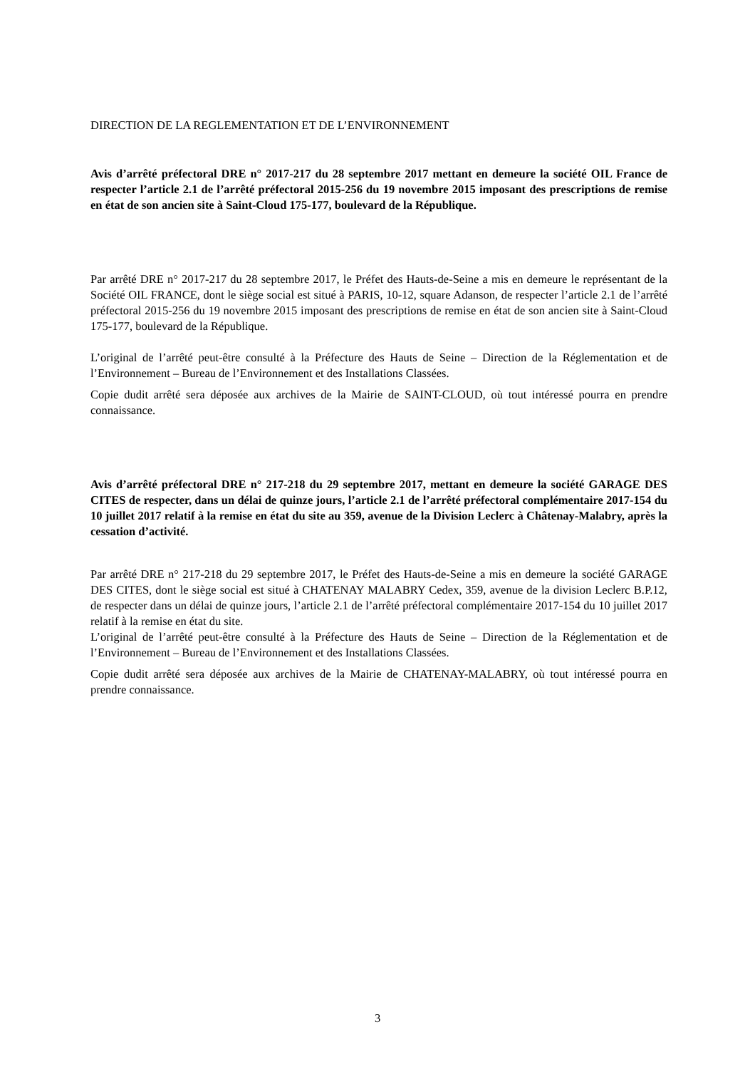DIRECTION DE LA REGLEMENTATION ET DE L’ENVIRONNEMENT
Avis d’arrêté préfectoral DRE n° 2017-217 du 28 septembre 2017 mettant en demeure la société OIL France de respecter l’article 2.1 de l’arrêté préfectoral 2015-256 du 19 novembre 2015 imposant des prescriptions de remise en état de son ancien site à Saint-Cloud 175-177, boulevard de la République.
Par arrêté DRE n° 2017-217 du 28 septembre 2017, le Préfet des Hauts-de-Seine a mis en demeure le représentant de la Société OIL FRANCE, dont le siège social est situé à PARIS, 10-12, square Adanson, de respecter l’article 2.1 de l’arrêté préfectoral 2015-256 du 19 novembre 2015 imposant des prescriptions de remise en état de son ancien site à Saint-Cloud 175-177, boulevard de la République.
L’original de l’arrêté peut-être consulté à la Préfecture des Hauts de Seine – Direction de la Réglementation et de l’Environnement – Bureau de l’Environnement et des Installations Classées.
Copie dudit arrêté sera déposée aux archives de la Mairie de SAINT-CLOUD, où tout intéressé pourra en prendre connaissance.
Avis d’arrêté préfectoral DRE n° 217-218 du 29 septembre 2017, mettant en demeure la société GARAGE DES CITES de respecter, dans un délai de quinze jours, l’article 2.1 de l’arrêté préfectoral complémentaire 2017-154 du 10 juillet 2017 relatif à la remise en état du site au 359, avenue de la Division Leclerc à Châtenay-Malabry, après la cessation d’activité.
Par arrêté DRE n° 217-218 du 29 septembre 2017, le Préfet des Hauts-de-Seine a mis en demeure la société GARAGE DES CITES, dont le siège social est situé à CHATENAY MALABRY Cedex, 359, avenue de la division Leclerc B.P.12, de respecter dans un délai de quinze jours, l’article 2.1 de l’arrêté préfectoral complémentaire 2017-154 du 10 juillet 2017 relatif à la remise en état du site.
L’original de l’arrêté peut-être consulté à la Préfecture des Hauts de Seine – Direction de la Réglementation et de l’Environnement – Bureau de l’Environnement et des Installations Classées.
Copie dudit arrêté sera déposée aux archives de la Mairie de CHATENAY-MALABRY, où tout intéressé pourra en prendre connaissance.
3